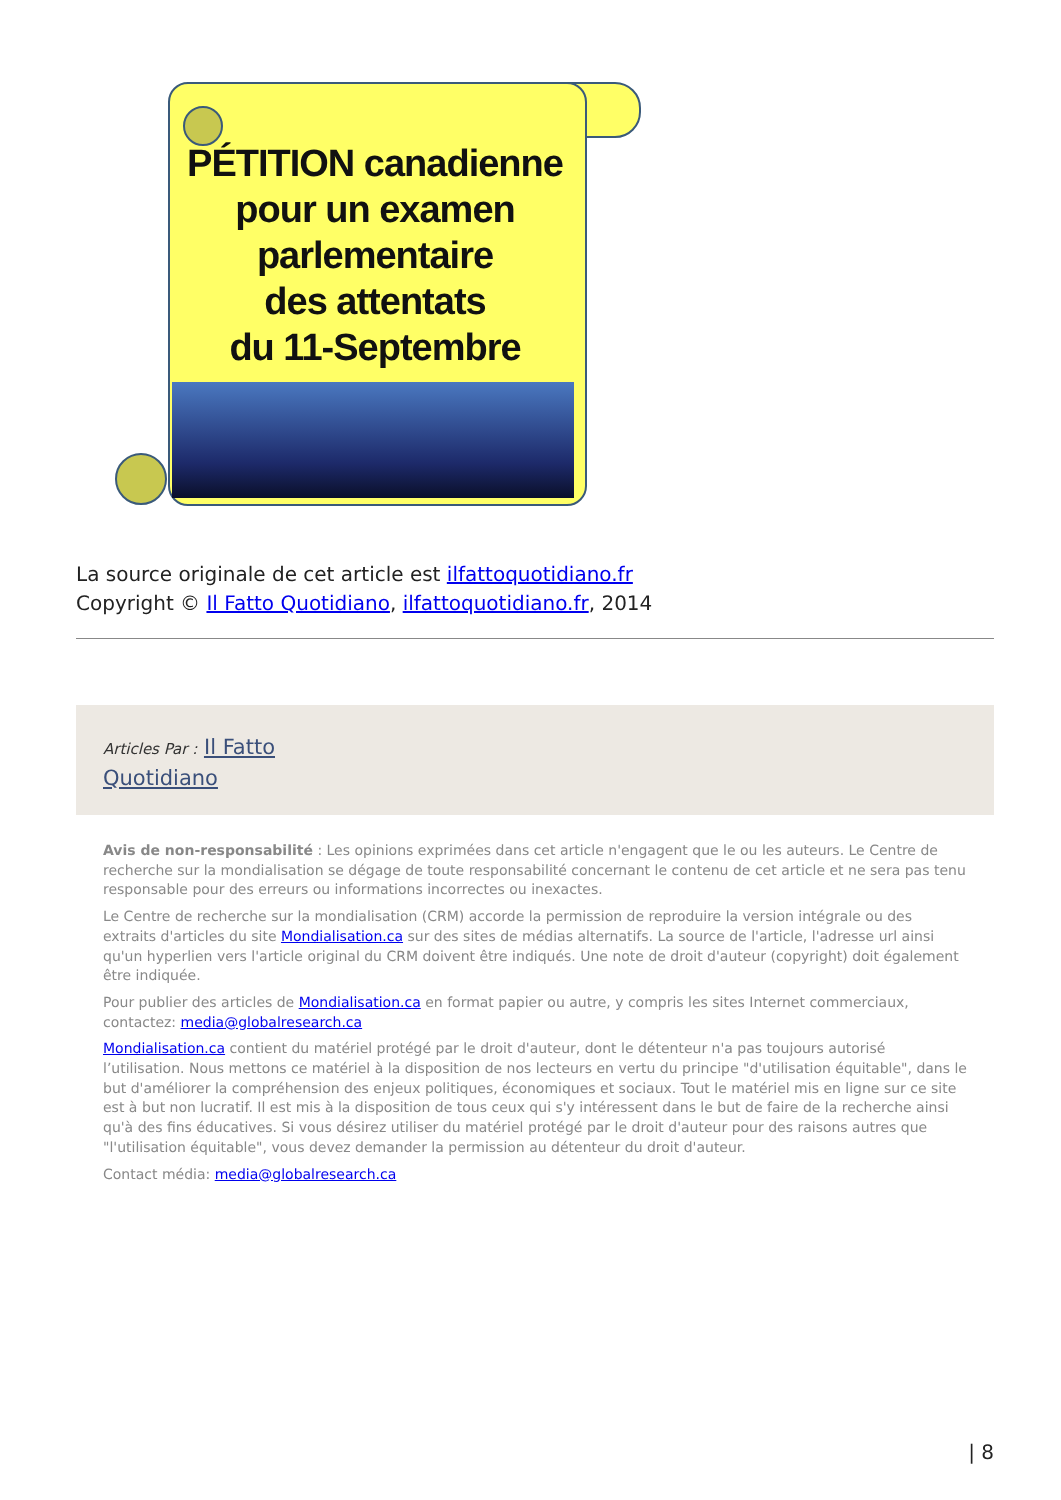PÉTITION canadienne
pour un examen
parlementaire
des attentats
du 11-Septembre
La source originale de cet article est ilfattoquotidiano.fr
Copyright © Il Fatto Quotidiano, ilfattoquotidiano.fr, 2014
Articles Par : Il Fatto
Quotidiano
Avis de non-responsabilité : Les opinions exprimées dans cet article n'engagent que le ou les auteurs. Le Centre de recherche sur la mondialisation se dégage de toute responsabilité concernant le contenu de cet article et ne sera pas tenu responsable pour des erreurs ou informations incorrectes ou inexactes.
Le Centre de recherche sur la mondialisation (CRM) accorde la permission de reproduire la version intégrale ou des extraits d'articles du site Mondialisation.ca sur des sites de médias alternatifs. La source de l'article, l'adresse url ainsi qu'un hyperlien vers l'article original du CRM doivent être indiqués. Une note de droit d'auteur (copyright) doit également être indiquée.
Pour publier des articles de Mondialisation.ca en format papier ou autre, y compris les sites Internet commerciaux, contactez: media@globalresearch.ca
Mondialisation.ca contient du matériel protégé par le droit d'auteur, dont le détenteur n'a pas toujours autorisé l’utilisation. Nous mettons ce matériel à la disposition de nos lecteurs en vertu du principe "d'utilisation équitable", dans le but d'améliorer la compréhension des enjeux politiques, économiques et sociaux. Tout le matériel mis en ligne sur ce site est à but non lucratif. Il est mis à la disposition de tous ceux qui s'y intéressent dans le but de faire de la recherche ainsi qu'à des fins éducatives. Si vous désirez utiliser du matériel protégé par le droit d'auteur pour des raisons autres que "l'utilisation équitable", vous devez demander la permission au détenteur du droit d'auteur.
Contact média: media@globalresearch.ca
| 8